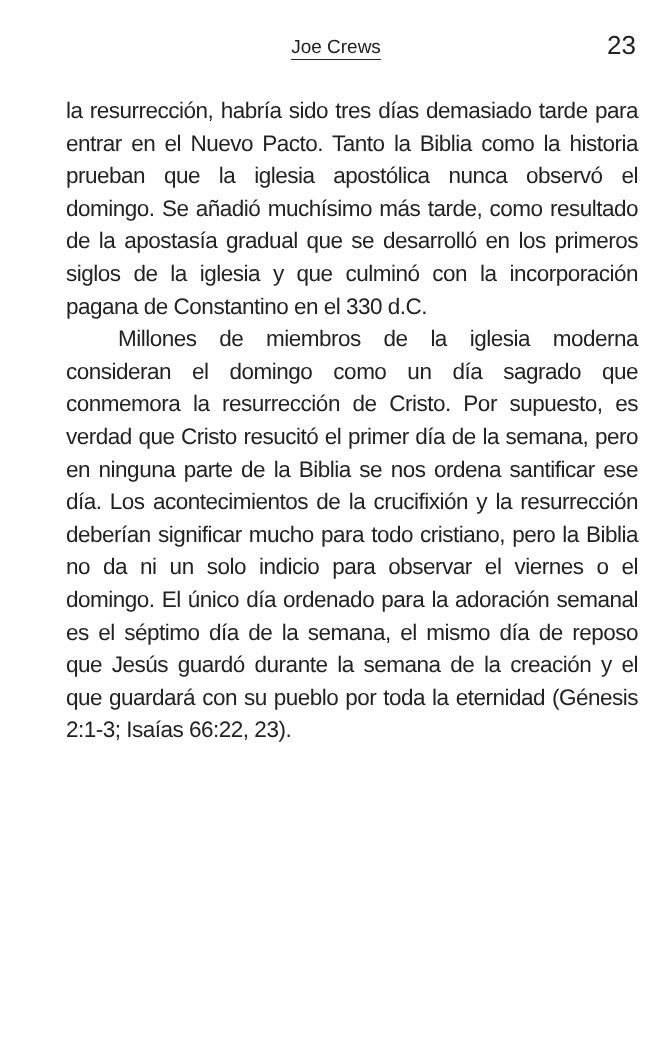Joe Crews 23
la resurrección, habría sido tres días demasiado tarde para entrar en el Nuevo Pacto. Tanto la Biblia como la historia prueban que la iglesia apostólica nunca observó el domingo. Se añadió muchísimo más tarde, como resultado de la apostasía gradual que se desarrolló en los primeros siglos de la iglesia y que culminó con la incorporación pagana de Constantino en el 330 d.C.
Millones de miembros de la iglesia moderna consideran el domingo como un día sagrado que conmemora la resurrección de Cristo. Por supuesto, es verdad que Cristo resucitó el primer día de la semana, pero en ninguna parte de la Biblia se nos ordena santificar ese día. Los acontecimientos de la crucifixión y la resurrección deberían significar mucho para todo cristiano, pero la Biblia no da ni un solo indicio para observar el viernes o el domingo. El único día ordenado para la adoración semanal es el séptimo día de la semana, el mismo día de reposo que Jesús guardó durante la semana de la creación y el que guardará con su pueblo por toda la eternidad (Génesis 2:1-3; Isaías 66:22, 23).